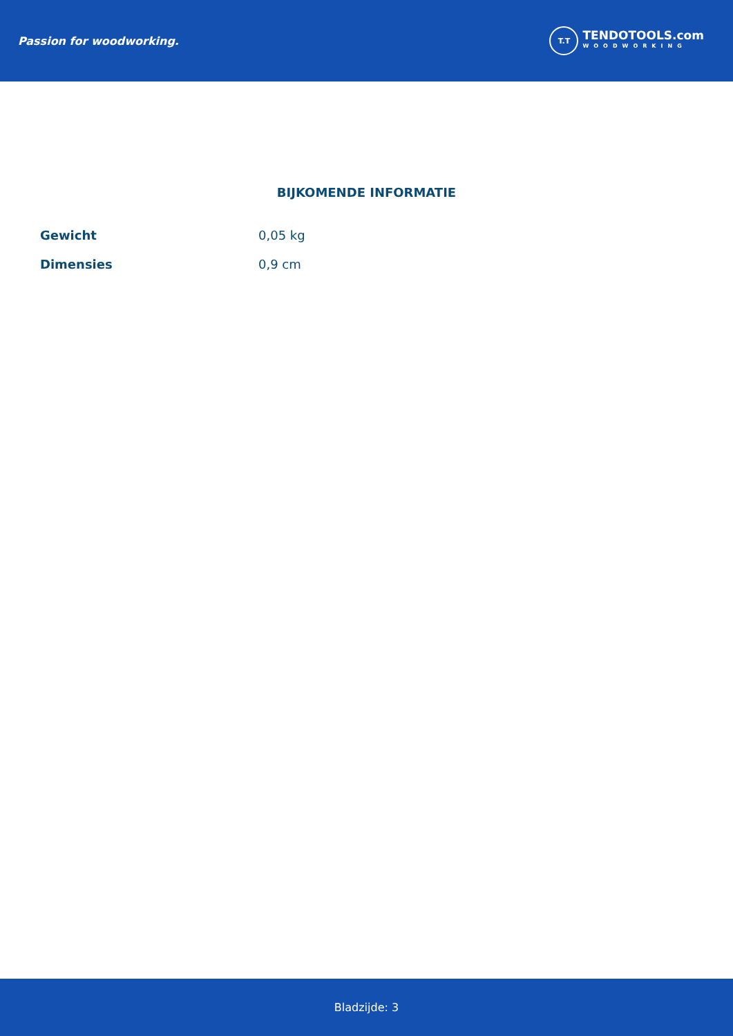Passion for woodworking.
T.T
TENDOTOOLS.com
WOODWORKING
BIJKOMENDE INFORMATIE
| Gewicht | 0,05 kg |
| Dimensies | 0,9 cm |
Bladzijde: 3